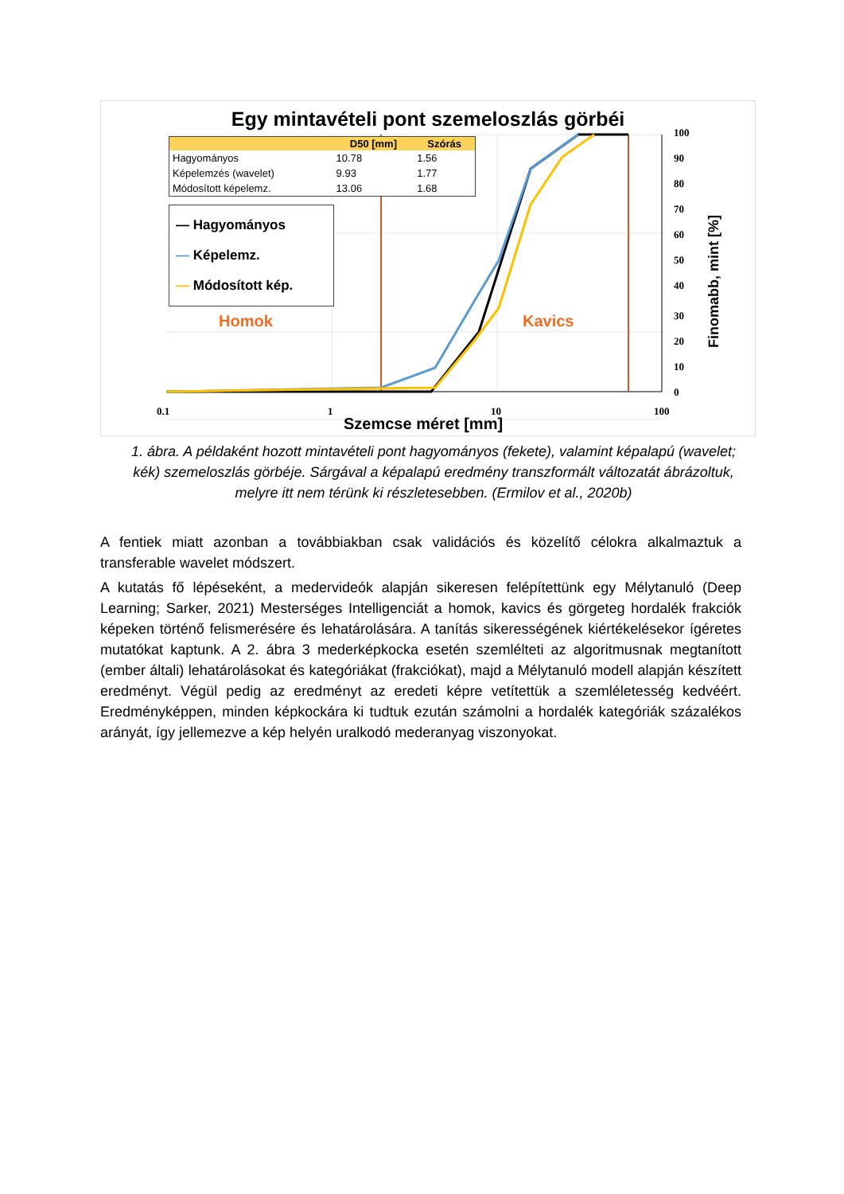Egy mintavételi pont szemeloszlás görbéi
| | D50 [mm] | Szórás |
| --- | --- | --- |
| Hagyományos | 10.78 | 1.56 |
| Képelemzés (wavelet) | 9.93 | 1.77 |
| Módosított képelemz. | 13.06 | 1.68 |
— Hagyományos
— Képelemz.
— Módosított kép.
Homok Kavics
100
90
80
70
60
50
40
30
20
10
0
0.1 1 10 100
Finomabb, mint [%]
Szemcse méret [mm]
1. ábra. A példaként hozott mintavételi pont hagyományos (fekete), valamint képalapú (wavelet; kék) szemeloszlás görbéje. Sárgával a képalapú eredmény transzformált változatát ábrázoltuk, melyre itt nem térünk ki részletesebben. (Ermilov et al., 2020b)
A fentiek miatt azonban a továbbiakban csak validációs és közelítő célokra alkalmaztuk a transferable wavelet módszert.
A kutatás fő lépéseként, a medervideók alapján sikeresen felépítettünk egy Mélytanuló (Deep Learning; Sarker, 2021) Mesterséges Intelligenciát a homok, kavics és görgeteg hordalék frakciók képeken történő felismerésére és lehatárolására. A tanítás sikerességének kiértékelésekor ígéretes mutatókat kaptunk. A 2. ábra 3 mederképkocka esetén szemlélteti az algoritmusnak megtanított (ember általi) lehatárolásokat és kategóriákat (frakciókat), majd a Mélytanuló modell alapján készített eredményt. Végül pedig az eredményt az eredeti képre vetítettük a szemléletesség kedvéért. Eredményképpen, minden képkockára ki tudtuk ezután számolni a hordalék kategóriák százalékos arányát, így jellemezve a kép helyén uralkodó mederanyag viszonyokat.